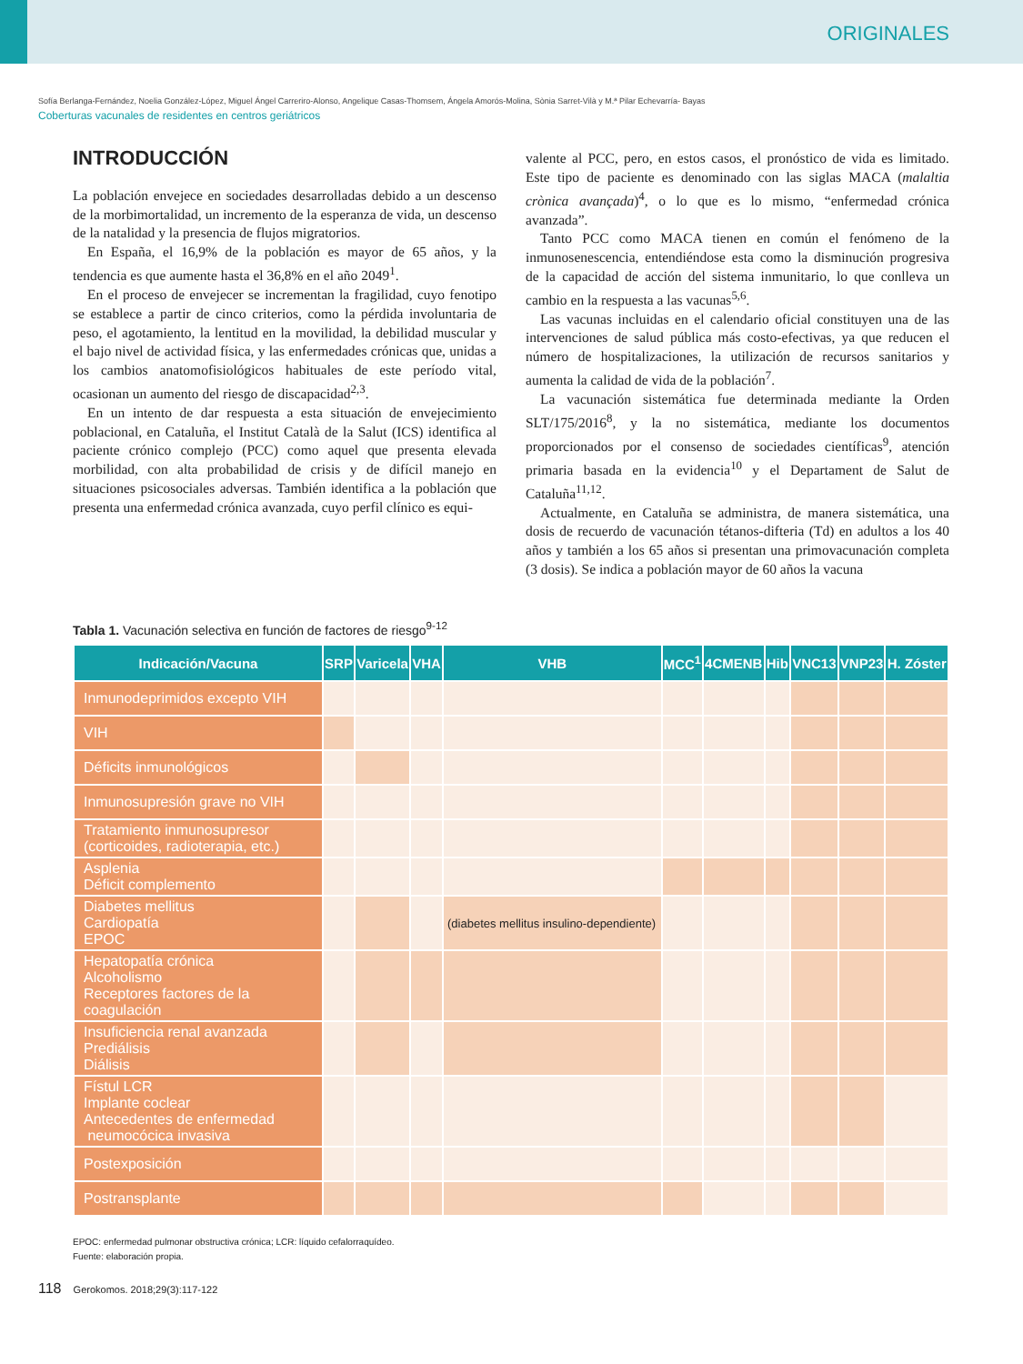ORIGINALES
Sofía Berlanga-Fernández, Noelia González-López, Miguel Ángel Carreriro-Alonso, Angelique Casas-Thomsem, Ángela Amorós-Molina, Sònia Sarret-Vilà y M.ª Pilar Echevarría- Bayas
Coberturas vacunales de residentes en centros geriátricos
INTRODUCCIÓN
La población envejece en sociedades desarrolladas debido a un descenso de la morbimortalidad, un incremento de la esperanza de vida, un descenso de la natalidad y la presencia de flujos migratorios.
En España, el 16,9% de la población es mayor de 65 años, y la tendencia es que aumente hasta el 36,8% en el año 2049<sup>1</sup>.
En el proceso de envejecer se incrementan la fragilidad, cuyo fenotipo se establece a partir de cinco criterios, como la pérdida involuntaria de peso, el agotamiento, la lentitud en la movilidad, la debilidad muscular y el bajo nivel de actividad física, y las enfermedades crónicas que, unidas a los cambios anatomofisiológicos habituales de este período vital, ocasionan un aumento del riesgo de discapacidad<sup>2,3</sup>.
En un intento de dar respuesta a esta situación de envejecimiento poblacional, en Cataluña, el Institut Català de la Salut (ICS) identifica al paciente crónico complejo (PCC) como aquel que presenta elevada morbilidad, con alta probabilidad de crisis y de difícil manejo en situaciones psicosociales adversas. También identifica a la población que presenta una enfermedad crónica avanzada, cuyo perfil clínico es equi-
valente al PCC, pero, en estos casos, el pronóstico de vida es limitado. Este tipo de paciente es denominado con las siglas MACA (malaltia crònica avançada)<sup>4</sup>, o lo que es lo mismo, “enfermedad crónica avanzada”.
Tanto PCC como MACA tienen en común el fenómeno de la inmunosenescencia, entendiéndose esta como la disminución progresiva de la capacidad de acción del sistema inmunitario, lo que conlleva un cambio en la respuesta a las vacunas<sup>5,6</sup>.
Las vacunas incluidas en el calendario oficial constituyen una de las intervenciones de salud pública más costo-efectivas, ya que reducen el número de hospitalizaciones, la utilización de recursos sanitarios y aumenta la calidad de vida de la población<sup>7</sup>.
La vacunación sistemática fue determinada mediante la Orden SLT/175/2016<sup>8</sup>, y la no sistemática, mediante los documentos proporcionados por el consenso de sociedades científicas<sup>9</sup>, atención primaria basada en la evidencia<sup>10</sup> y el Departament de Salut de Cataluña<sup>11,12</sup>.
Actualmente, en Cataluña se administra, de manera sistemática, una dosis de recuerdo de vacunación tétanos-difteria (Td) en adultos a los 40 años y también a los 65 años si presentan una primovacunación completa (3 dosis). Se indica a población mayor de 60 años la vacuna
Tabla 1. Vacunación selectiva en función de factores de riesgo<sup>9-12</sup>
| Indicación/Vacuna | SRP | Varicela | VHA | VHB | MCC<sup>1</sup> | 4CMENB | Hib | VNC13 | VNP23 | H. Zóster |
| --- | --- | --- | --- | --- | --- | --- | --- | --- | --- | --- |
| Inmunodeprimidos excepto VIH | | | | | | | | | | |
| VIH | | | | | | | | | | |
| Déficits inmunológicos | | | | | | | | | | |
| Inmunosupresión grave no VIH | | | | | | | | | | |
| Tratamiento inmunosupresor (corticoides, radioterapia, etc.) | | | | | | | | | | |
| Asplenia Déficit complemento | | | | | | | | | | |
| Diabetes mellitus Cardiopatía EPOC | | | | (diabetes mellitus insulino-dependiente) | | | | | | |
| Hepatopatía crónica Alcoholismo Receptores factores de la coagulación | | | | | | | | | | |
| Insuficiencia renal avanzada Prediálisis Diálisis | | | | | | | | | | |
| Fístul LCR Implante coclear Antecedentes de enfermedad neumocócica invasiva | | | | | | | | | | |
| Postexposición | | | | | | | | | | |
| Postransplante | | | | | | | | | | |
EPOC: enfermedad pulmonar obstructiva crónica; LCR: líquido cefalorraquídeo.
Fuente: elaboración propia.
118 Gerokomos. 2018;29(3):117-122